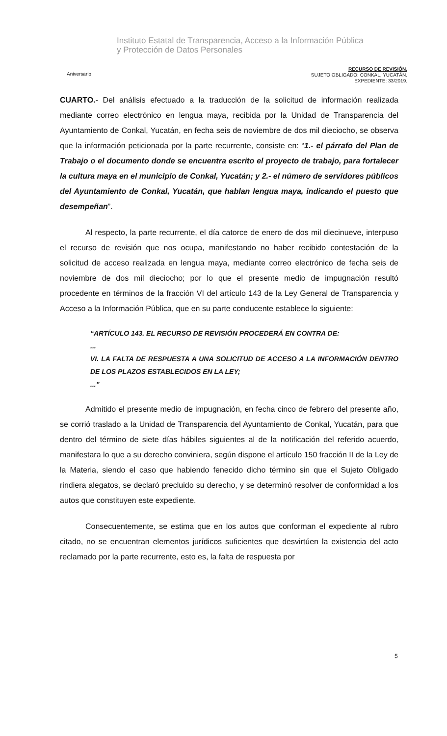Aniversario
Instituto Estatal de Transparencia, Acceso a la Información Pública
y Protección de Datos Personales
RECURSO DE REVISIÓN.
SUJETO OBLIGADO: CONKAL, YUCATÁN.
EXPEDIENTE: 33/2019.
CUARTO.- Del análisis efectuado a la traducción de la solicitud de información realizada mediante correo electrónico en lengua maya, recibida por la Unidad de Transparencia del Ayuntamiento de Conkal, Yucatán, en fecha seis de noviembre de dos mil dieciocho, se observa que la información peticionada por la parte recurrente, consiste en: “1.- el párrafo del Plan de Trabajo o el documento donde se encuentra escrito el proyecto de trabajo, para fortalecer la cultura maya en el municipio de Conkal, Yucatán; y 2.- el número de servidores públicos del Ayuntamiento de Conkal, Yucatán, que hablan lengua maya, indicando el puesto que desempeñan”.
Al respecto, la parte recurrente, el día catorce de enero de dos mil diecinueve, interpuso el recurso de revisión que nos ocupa, manifestando no haber recibido contestación de la solicitud de acceso realizada en lengua maya, mediante correo electrónico de fecha seis de noviembre de dos mil dieciocho; por lo que el presente medio de impugnación resultó procedente en términos de la fracción VI del artículo 143 de la Ley General de Transparencia y Acceso a la Información Pública, que en su parte conducente establece lo siguiente:
“ARTÍCULO 143. EL RECURSO DE REVISIÓN PROCEDERÁ EN CONTRA DE:
...
VI. LA FALTA DE RESPUESTA A UNA SOLICITUD DE ACCESO A LA INFORMACIÓN DENTRO DE LOS PLAZOS ESTABLECIDOS EN LA LEY;
...”
Admitido el presente medio de impugnación, en fecha cinco de febrero del presente año, se corrió traslado a la Unidad de Transparencia del Ayuntamiento de Conkal, Yucatán, para que dentro del término de siete días hábiles siguientes al de la notificación del referido acuerdo, manifestara lo que a su derecho conviniera, según dispone el artículo 150 fracción II de la Ley de la Materia, siendo el caso que habiendo fenecido dicho término sin que el Sujeto Obligado rindiera alegatos, se declaró precluido su derecho, y se determinó resolver de conformidad a los autos que constituyen este expediente.
Consecuentemente, se estima que en los autos que conforman el expediente al rubro citado, no se encuentran elementos jurídicos suficientes que desvirtúen la existencia del acto reclamado por la parte recurrente, esto es, la falta de respuesta por
5